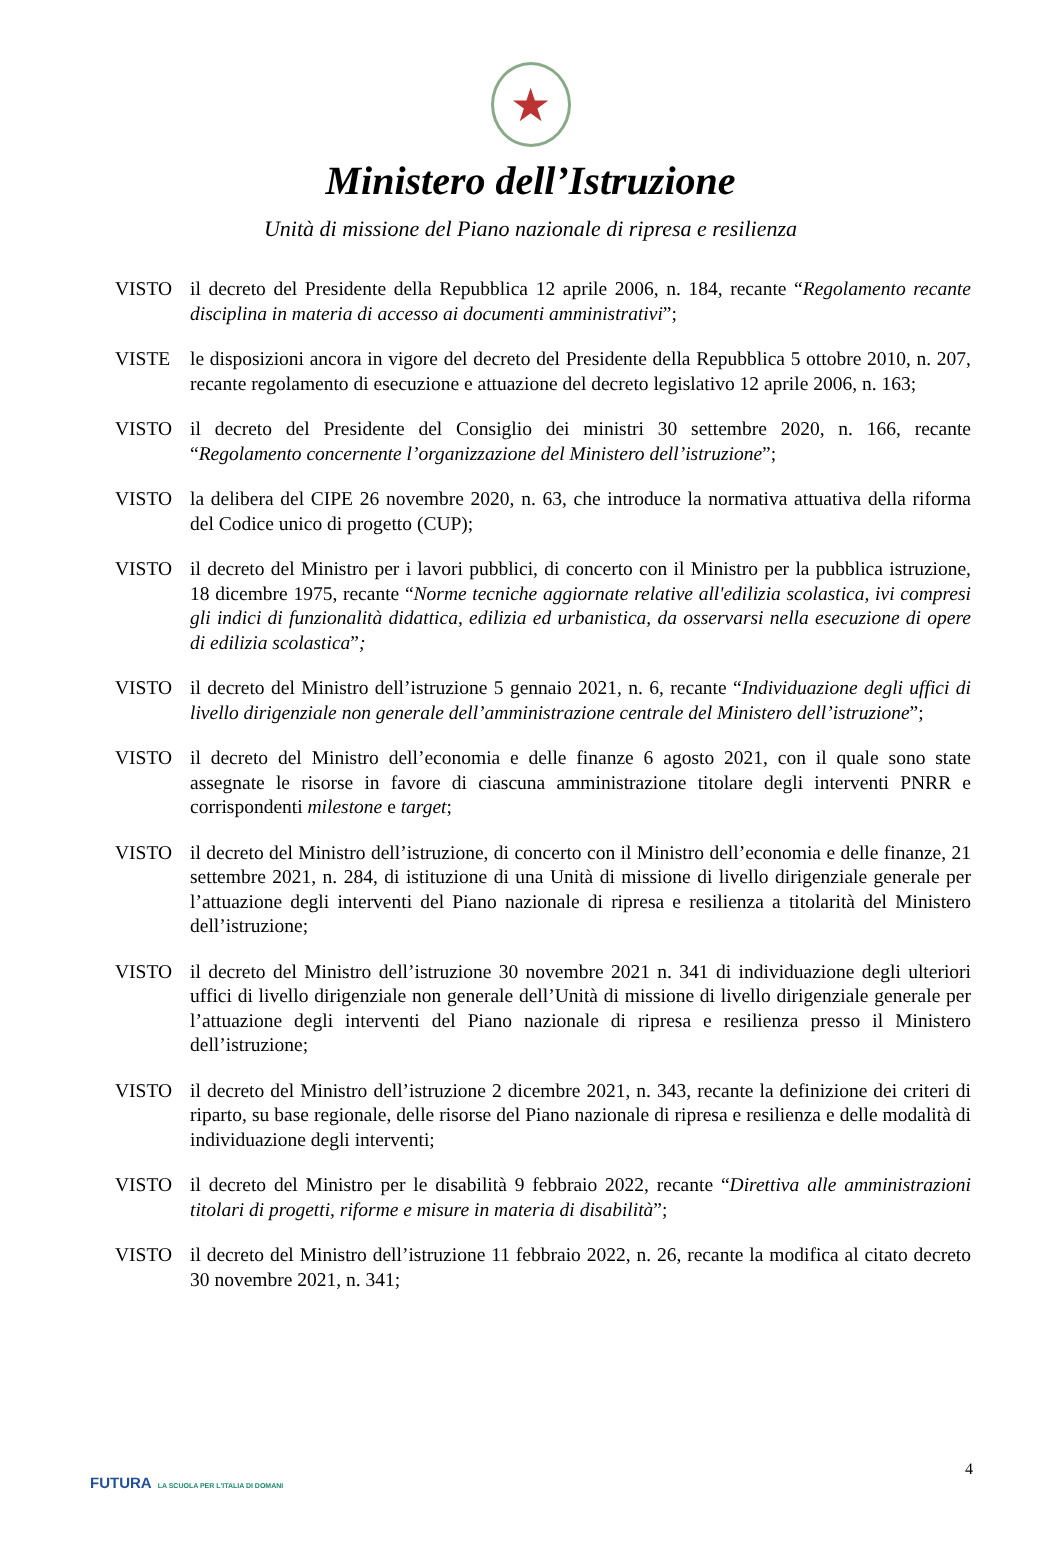★
Ministero dell’Istruzione
Unità di missione del Piano nazionale di ripresa e resilienza
VISTO il decreto del Presidente della Repubblica 12 aprile 2006, n. 184, recante “Regolamento recante disciplina in materia di accesso ai documenti amministrativi”;
VISTE le disposizioni ancora in vigore del decreto del Presidente della Repubblica 5 ottobre 2010, n. 207, recante regolamento di esecuzione e attuazione del decreto legislativo 12 aprile 2006, n. 163;
VISTO il decreto del Presidente del Consiglio dei ministri 30 settembre 2020, n. 166, recante “Regolamento concernente l’organizzazione del Ministero dell’istruzione”;
VISTO la delibera del CIPE 26 novembre 2020, n. 63, che introduce la normativa attuativa della riforma del Codice unico di progetto (CUP);
VISTO il decreto del Ministro per i lavori pubblici, di concerto con il Ministro per la pubblica istruzione, 18 dicembre 1975, recante “Norme tecniche aggiornate relative all'edilizia scolastica, ivi compresi gli indici di funzionalità didattica, edilizia ed urbanistica, da osservarsi nella esecuzione di opere di edilizia scolastica”;
VISTO il decreto del Ministro dell’istruzione 5 gennaio 2021, n. 6, recante “Individuazione degli uffici di livello dirigenziale non generale dell’amministrazione centrale del Ministero dell’istruzione”;
VISTO il decreto del Ministro dell’economia e delle finanze 6 agosto 2021, con il quale sono state assegnate le risorse in favore di ciascuna amministrazione titolare degli interventi PNRR e corrispondenti milestone e target;
VISTO il decreto del Ministro dell’istruzione, di concerto con il Ministro dell’economia e delle finanze, 21 settembre 2021, n. 284, di istituzione di una Unità di missione di livello dirigenziale generale per l’attuazione degli interventi del Piano nazionale di ripresa e resilienza a titolarità del Ministero dell’istruzione;
VISTO il decreto del Ministro dell’istruzione 30 novembre 2021 n. 341 di individuazione degli ulteriori uffici di livello dirigenziale non generale dell’Unità di missione di livello dirigenziale generale per l’attuazione degli interventi del Piano nazionale di ripresa e resilienza presso il Ministero dell’istruzione;
VISTO il decreto del Ministro dell’istruzione 2 dicembre 2021, n. 343, recante la definizione dei criteri di riparto, su base regionale, delle risorse del Piano nazionale di ripresa e resilienza e delle modalità di individuazione degli interventi;
VISTO il decreto del Ministro per le disabilità 9 febbraio 2022, recante “Direttiva alle amministrazioni titolari di progetti, riforme e misure in materia di disabilità”;
VISTO il decreto del Ministro dell’istruzione 11 febbraio 2022, n. 26, recante la modifica al citato decreto 30 novembre 2021, n. 341;
4
FUTURA LA SCUOLA PER L'ITALIA DI DOMANI